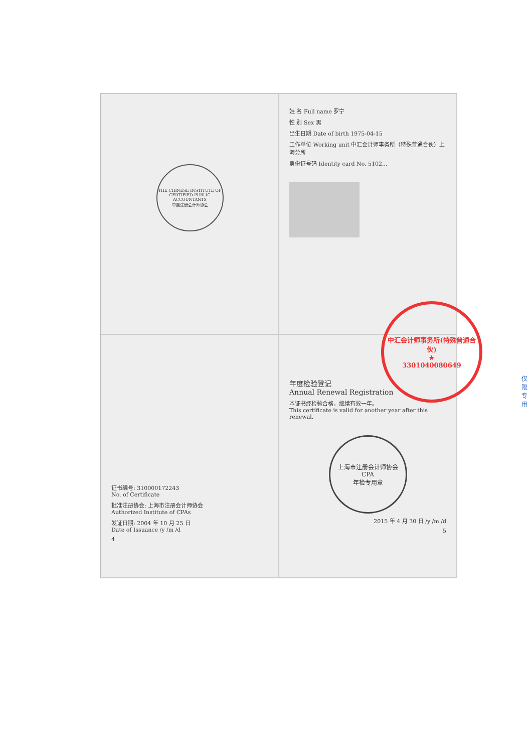THE CHINESE INSTITUTE OF CERTIFIED PUBLIC ACCOUNTANTS
中国注册会计师协会
姓 名 Full name 罗宁
性 别 Sex 男
出生日期 Date of birth 1975-04-15
工作单位 Working unit 中汇会计师事务所（特殊普通合伙）上海分所
身份证号码 Identity card No. 5102...
证书编号: 310000172243
No. of Certificate
批准注册协会: 上海市注册会计师协会
Authorized Institute of CPAs
发证日期: 2004 年 10 月 25 日
Date of Issuance /y /m /d
4
年度检验登记
Annual Renewal Registration
本证书经检验合格，继续有效一年。
This certificate is valid for another year after this renewal.
上海市注册会计师协会
CPA
年检专用章
2015 年 4 月 30 日 /y /m /d
5
中汇会计师事务所(特殊普通合伙)
★
3301040080649
仅限
专用